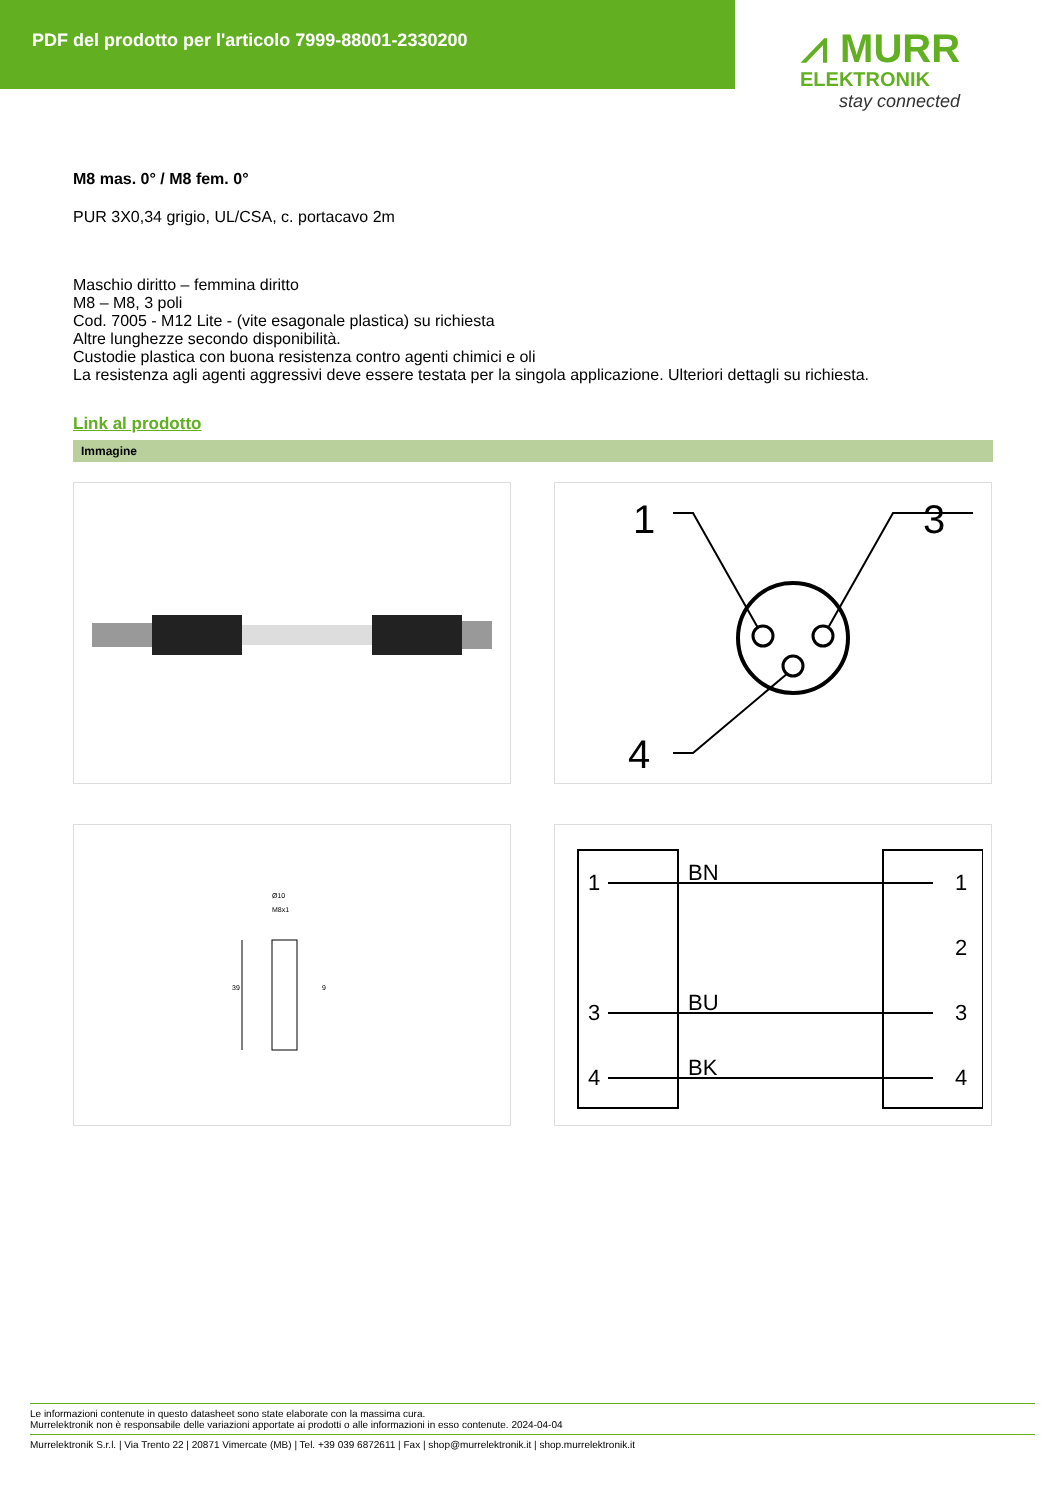PDF del prodotto per l'articolo 7999-88001-2330200
⩘ MURR
ELEKTRONIK
stay connected
M8 mas. 0° / M8 fem. 0°
PUR 3X0,34 grigio, UL/CSA, c. portacavo 2m
Maschio diritto – femmina diritto
M8 – M8, 3 poli
Cod. 7005 - M12 Lite - (vite esagonale plastica) su richiesta
Altre lunghezze secondo disponibilità.
Custodie plastica con buona resistenza contro agenti chimici e oli
La resistenza agli agenti aggressivi deve essere testata per la singola applicazione. Ulteriori dettagli su richiesta.
Link al prodotto
Immagine
1
3
4
Ø10
M8x1
39
9
1
3
4
BN
BU
BK
1
2
3
4
Le informazioni contenute in questo datasheet sono state elaborate con la massima cura.
Murrelektronik non è responsabile delle variazioni apportate ai prodotti o alle informazioni in esso contenute. 2024-04-04
Murrelektronik S.r.l. | Via Trento 22 | 20871 Vimercate (MB) | Tel. +39 039 6872611 | Fax | shop@murrelektronik.it | shop.murrelektronik.it